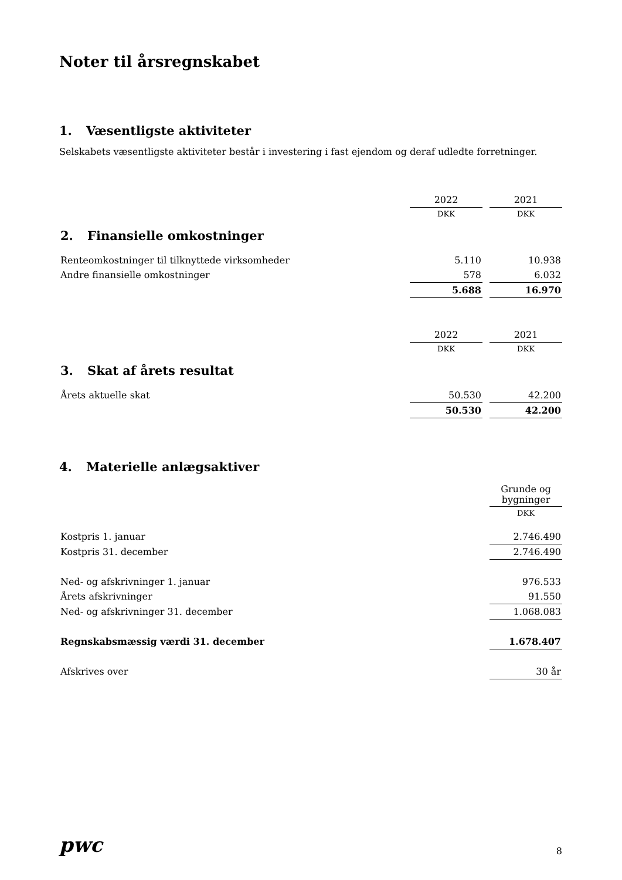Noter til årsregnskabet
1. Væsentligste aktiviteter
Selskabets væsentligste aktiviteter består i investering i fast ejendom og deraf udledte forretninger.
| | 2022 | | 2021 |
| | DKK | | DKK |
| 2. Finansielle omkostninger | | | |
| Renteomkostninger til tilknyttede virksomheder | 5.110 | | 10.938 |
| Andre finansielle omkostninger | 578 | | 6.032 |
| | 5.688 | | 16.970 |
| | 2022 | | 2021 |
| | DKK | | DKK |
| 3. Skat af årets resultat | | | |
| Årets aktuelle skat | 50.530 | | 42.200 |
| | 50.530 | | 42.200 |
4. Materielle anlægsaktiver
| | Grunde og bygninger |
| | DKK |
| Kostpris 1. januar | 2.746.490 |
| Kostpris 31. december | 2.746.490 |
| Ned- og afskrivninger 1. januar | 976.533 |
| Årets afskrivninger | 91.550 |
| Ned- og afskrivninger 31. december | 1.068.083 |
| Regnskabsmæssig værdi 31. december | 1.678.407 |
| Afskrives over | 30 år |
pwc
8